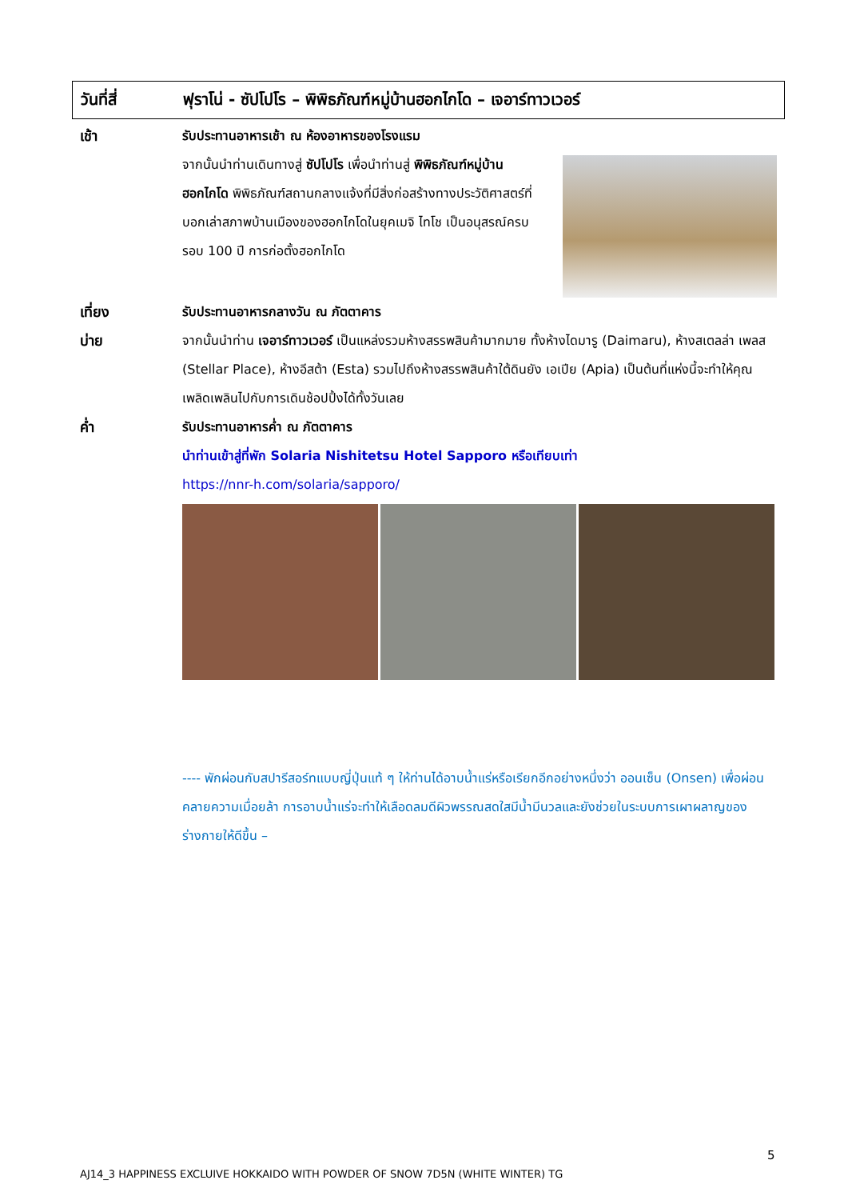วันที่สี่
ฟุราโน่ - ซัปโปโร – พิพิธภัณฑ์หมู่บ้านฮอกไกโด – เจอาร์ทาวเวอร์
เช้า รับประทานอาหารเช้า ณ ห้องอาหารของโรงแรม
จากนั้นนำท่านเดินทางสู่ ซัปโปโร เพื่อนำท่านสู่ พิพิธภัณฑ์หมู่บ้านฮอกไกโด พิพิธภัณฑ์สถานกลางแจ้งที่มีสิ่งก่อสร้างทางประวัติศาสตร์ที่บอกเล่าสภาพบ้านเมืองของฮอกไกโดในยุคเมจิ ไทโช เป็นอนุสรณ์ครบรอบ 100 ปี การก่อตั้งฮอกไกโด
เที่ยง รับประทานอาหารกลางวัน ณ ภัตตาคาร
บ่าย จากนั้นนำท่าน เจอาร์ทาวเวอร์ เป็นแหล่งรวมห้างสรรพสินค้ามากมาย ทั้งห้างไดมารู (Daimaru), ห้างสเตลล่า เพลส (Stellar Place), ห้างอีสต้า (Esta) รวมไปถึงห้างสรรพสินค้าใต้ดินยัง เอเปีย (Apia) เป็นต้นที่แห่งนี้จะทำให้คุณเพลิดเพลินไปกับการเดินช้อปปิ้งได้ทั้งวันเลย
ค่ำ รับประทานอาหารค่ำ ณ ภัตตาคาร
นำท่านเข้าสู่ที่พัก Solaria Nishitetsu Hotel Sapporo หรือเทียบเท่า
https://nnr-h.com/solaria/sapporo/
---- พักผ่อนกับสปารีสอร์ทแบบญี่ปุ่นแท้ ๆ ให้ท่านได้อาบน้ำแร่หรือเรียกอีกอย่างหนึ่งว่า ออนเซ็น (Onsen) เพื่อผ่อนคลายความเมื่อยล้า การอาบน้ำแร่จะทำให้เลือดลมดีผิวพรรณสดใสมีน้ำมีนวลและยังช่วยในระบบการเผาผลาญของร่างกายให้ดีขึ้น –
5
AJ14_3 HAPPINESS EXCLUIVE HOKKAIDO WITH POWDER OF SNOW 7D5N (WHITE WINTER) TG